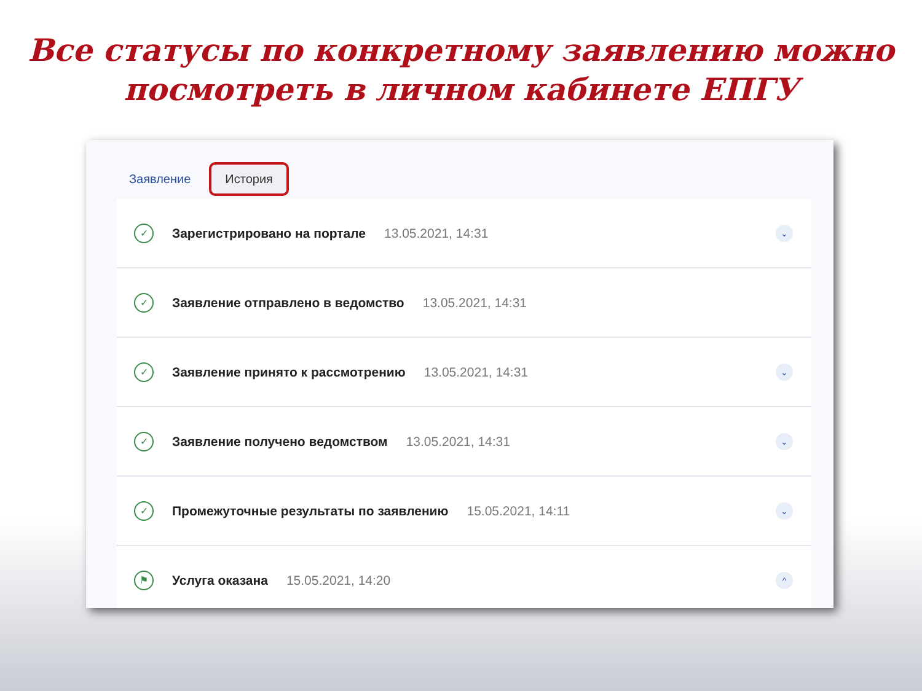Все статусы по конкретному заявлению можно
посмотреть в личном кабинете ЕПГУ
Заявление История
✓
Зарегистрировано на портале 13.05.2021, 14:31
⌄
✓
Заявление отправлено в ведомство 13.05.2021, 14:31
✓
Заявление принято к рассмотрению 13.05.2021, 14:31
⌄
✓
Заявление получено ведомством 13.05.2021, 14:31
⌄
✓
Промежуточные результаты по заявлению 15.05.2021, 14:11
⌄
⚑
Услуга оказана 15.05.2021, 14:20
^